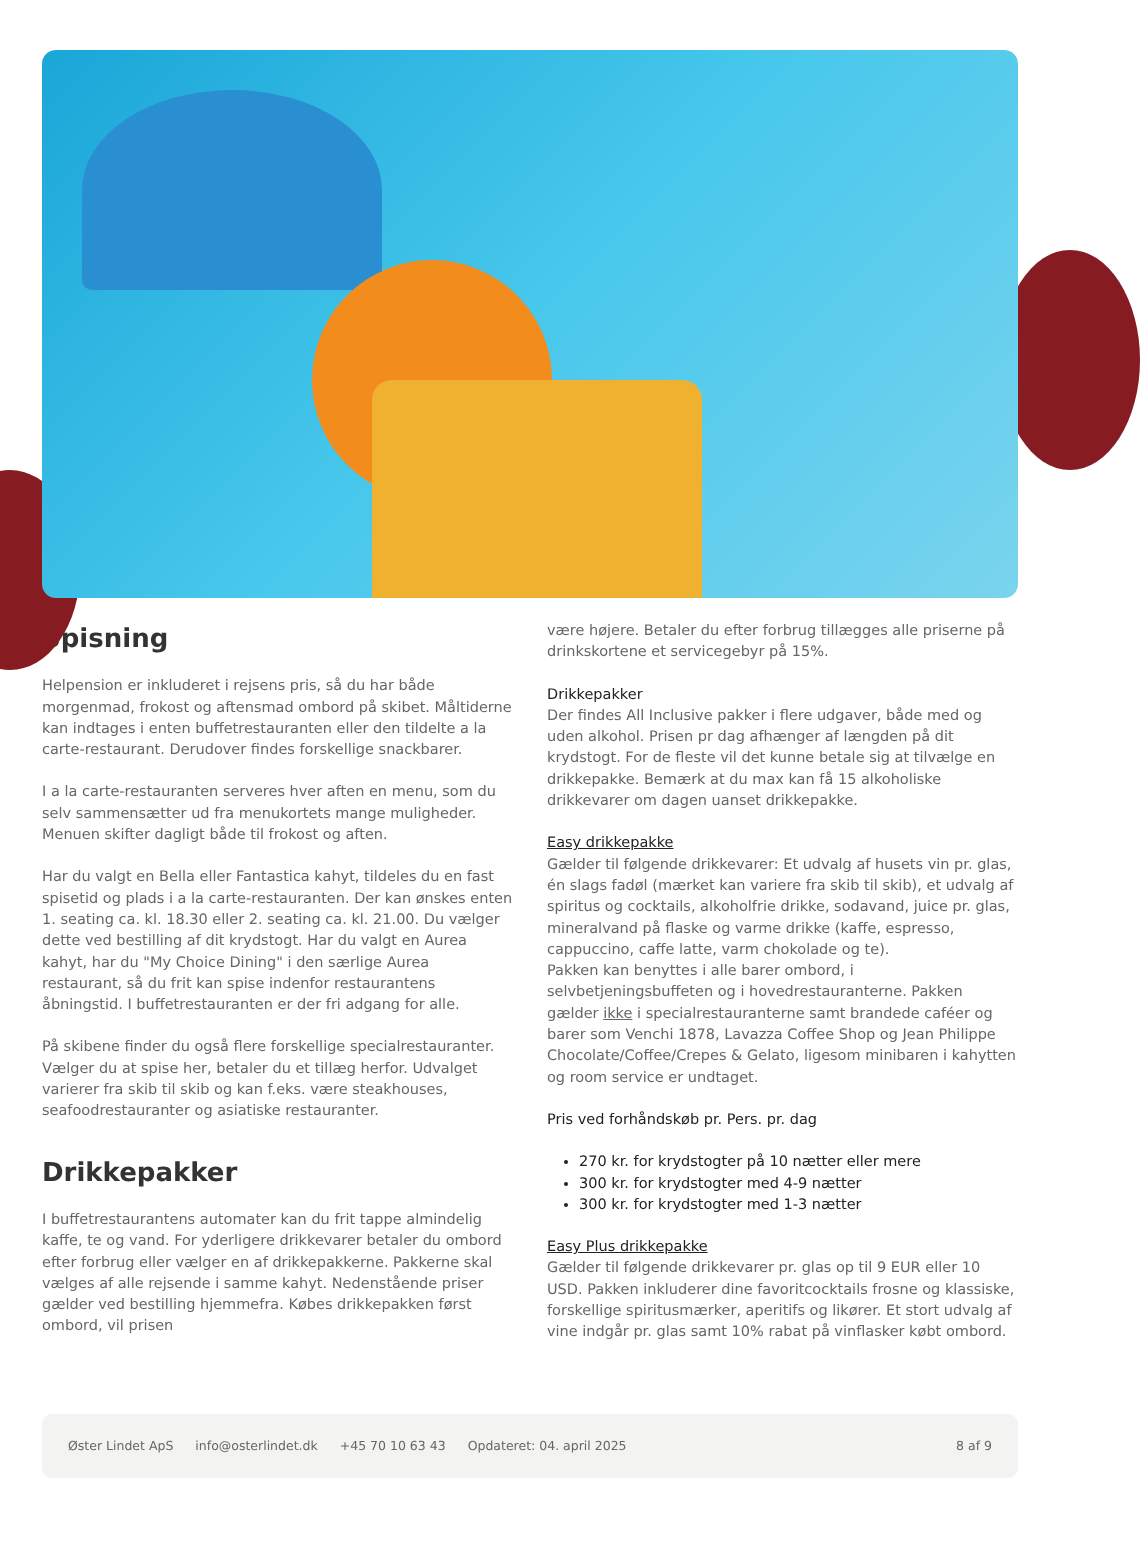Spisning
Helpension er inkluderet i rejsens pris, så du har både morgenmad, frokost og aftensmad ombord på skibet. Måltiderne kan indtages i enten buffetrestauranten eller den tildelte a la carte-restaurant. Derudover findes forskellige snackbarer.
I a la carte-restauranten serveres hver aften en menu, som du selv sammensætter ud fra menukortets mange muligheder. Menuen skifter dagligt både til frokost og aften.
Har du valgt en Bella eller Fantastica kahyt, tildeles du en fast spisetid og plads i a la carte-restauranten. Der kan ønskes enten 1. seating ca. kl. 18.30 eller 2. seating ca. kl. 21.00. Du vælger dette ved bestilling af dit krydstogt. Har du valgt en Aurea kahyt, har du "My Choice Dining" i den særlige Aurea restaurant, så du frit kan spise indenfor restaurantens åbningstid. I buffetrestauranten er der fri adgang for alle.
På skibene finder du også flere forskellige specialrestauranter. Vælger du at spise her, betaler du et tillæg herfor. Udvalget varierer fra skib til skib og kan f.eks. være steakhouses, seafoodrestauranter og asiatiske restauranter.
Drikkepakker
I buffetrestaurantens automater kan du frit tappe almindelig kaffe, te og vand. For yderligere drikkevarer betaler du ombord efter forbrug eller vælger en af drikkepakkerne. Pakkerne skal vælges af alle rejsende i samme kahyt. Nedenstående priser gælder ved bestilling hjemmefra. Købes drikkepakken først ombord, vil prisen
være højere. Betaler du efter forbrug tillægges alle priserne på drinkskortene et servicegebyr på 15%.
Drikkepakker
Der findes All Inclusive pakker i flere udgaver, både med og uden alkohol. Prisen pr dag afhænger af længden på dit krydstogt. For de fleste vil det kunne betale sig at tilvælge en drikkepakke. Bemærk at du max kan få 15 alkoholiske drikkevarer om dagen uanset drikkepakke.
Easy drikkepakke
Gælder til følgende drikkevarer: Et udvalg af husets vin pr. glas, én slags fadøl (mærket kan variere fra skib til skib), et udvalg af spiritus og cocktails, alkoholfrie drikke, sodavand, juice pr. glas, mineralvand på flaske og varme drikke (kaffe, espresso, cappuccino, caffe latte, varm chokolade og te).
Pakken kan benyttes i alle barer ombord, i selvbetjeningsbuffeten og i hovedrestauranterne. Pakken gælder ikke i specialrestauranterne samt brandede caféer og barer som Venchi 1878, Lavazza Coffee Shop og Jean Philippe Chocolate/Coffee/Crepes & Gelato, ligesom minibaren i kahytten og room service er undtaget.
Pris ved forhåndskøb pr. Pers. pr. dag
270 kr. for krydstogter på 10 nætter eller mere
300 kr. for krydstogter med 4-9 nætter
300 kr. for krydstogter med 1-3 nætter
Easy Plus drikkepakke
Gælder til følgende drikkevarer pr. glas op til 9 EUR eller 10 USD. Pakken inkluderer dine favoritcocktails frosne og klassiske, forskellige spiritusmærker, aperitifs og likører. Et stort udvalg af vine indgår pr. glas samt 10% rabat på vinflasker købt ombord.
Øster Lindet ApS info@osterlindet.dk +45 70 10 63 43 Opdateret: 04. april 2025 8 af 9